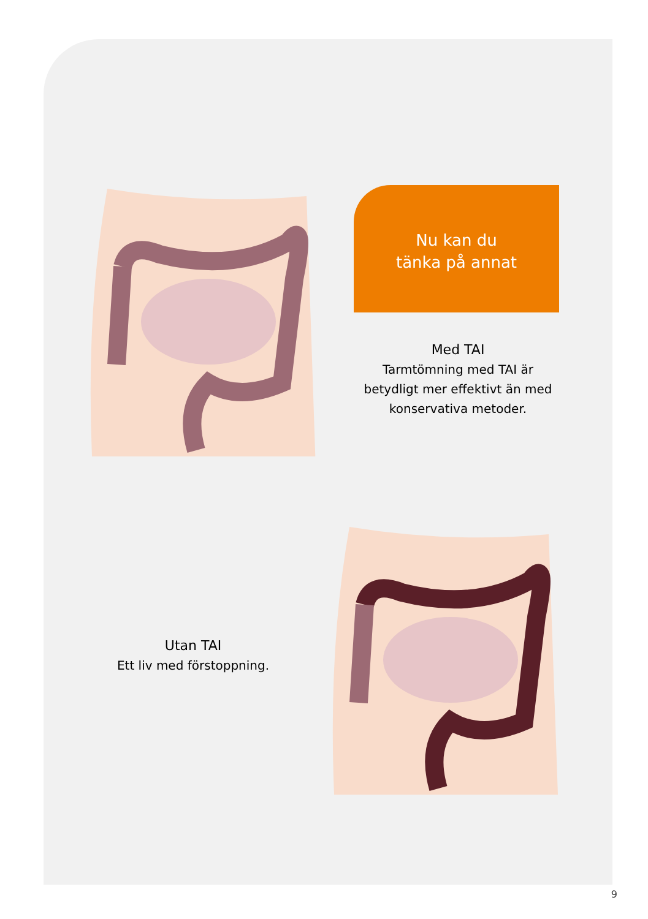Nu kan du
tänka på annat
Med TAI
Tarmtömning med TAI är betydligt mer effektivt än med konservativa metoder.
Utan TAI
Ett liv med förstoppning.
9